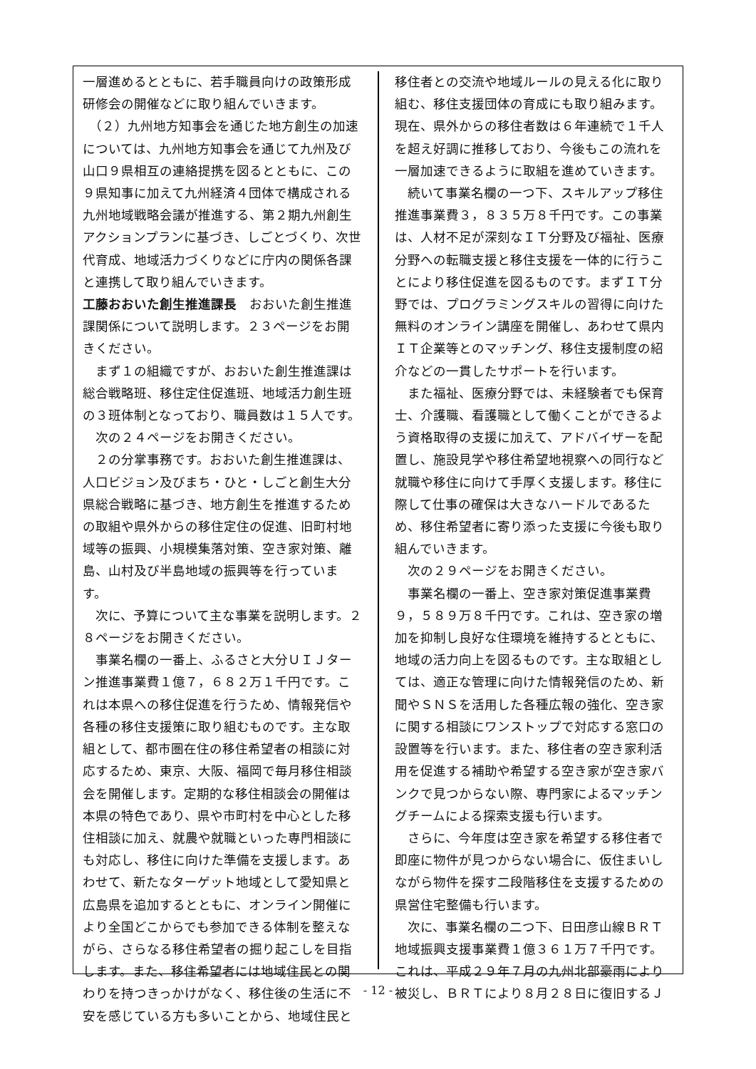一層進めるとともに、若手職員向けの政策形成研修会の開催などに取り組んでいきます。
　（２）九州地方知事会を通じた地方創生の加速については、九州地方知事会を通じて九州及び山口９県相互の連絡提携を図るとともに、この９県知事に加えて九州経済４団体で構成される九州地域戦略会議が推進する、第２期九州創生アクションプランに基づき、しごとづくり、次世代育成、地域活力づくりなどに庁内の関係各課と連携して取り組んでいきます。
工藤おおいた創生推進課長　おおいた創生推進課関係について説明します。２３ページをお開きください。
　まず１の組織ですが、おおいた創生推進課は総合戦略班、移住定住促進班、地域活力創生班の３班体制となっており、職員数は１５人です。
　次の２４ページをお開きください。
　２の分掌事務です。おおいた創生推進課は、人口ビジョン及びまち・ひと・しごと創生大分県総合戦略に基づき、地方創生を推進するための取組や県外からの移住定住の促進、旧町村地域等の振興、小規模集落対策、空き家対策、離島、山村及び半島地域の振興等を行っています。
　次に、予算について主な事業を説明します。２８ページをお開きください。
　事業名欄の一番上、ふるさと大分ＵＩＪターン推進事業費１億７，６８２万１千円です。これは本県への移住促進を行うため、情報発信や各種の移住支援策に取り組むものです。主な取組として、都市圏在住の移住希望者の相談に対応するため、東京、大阪、福岡で毎月移住相談会を開催します。定期的な移住相談会の開催は本県の特色であり、県や市町村を中心とした移住相談に加え、就農や就職といった専門相談にも対応し、移住に向けた準備を支援します。あわせて、新たなターゲット地域として愛知県と広島県を追加するとともに、オンライン開催により全国どこからでも参加できる体制を整えながら、さらなる移住希望者の掘り起こしを目指します。また、移住希望者には地域住民との関わりを持つきっかけがなく、移住後の生活に不安を感じている方も多いことから、地域住民と
移住者との交流や地域ルールの見える化に取り組む、移住支援団体の育成にも取り組みます。現在、県外からの移住者数は６年連続で１千人を超え好調に推移しており、今後もこの流れを一層加速できるように取組を進めていきます。
　続いて事業名欄の一つ下、スキルアップ移住推進事業費３，８３５万８千円です。この事業は、人材不足が深刻なＩＴ分野及び福祉、医療分野への転職支援と移住支援を一体的に行うことにより移住促進を図るものです。まずＩＴ分野では、プログラミングスキルの習得に向けた無料のオンライン講座を開催し、あわせて県内ＩＴ企業等とのマッチング、移住支援制度の紹介などの一貫したサポートを行います。
　また福祉、医療分野では、未経験者でも保育士、介護職、看護職として働くことができるよう資格取得の支援に加えて、アドバイザーを配置し、施設見学や移住希望地視察への同行など就職や移住に向けて手厚く支援します。移住に際して仕事の確保は大きなハードルであるため、移住希望者に寄り添った支援に今後も取り組んでいきます。
　次の２９ページをお開きください。
　事業名欄の一番上、空き家対策促進事業費９，５８９万８千円です。これは、空き家の増加を抑制し良好な住環境を維持するとともに、地域の活力向上を図るものです。主な取組としては、適正な管理に向けた情報発信のため、新聞やＳＮＳを活用した各種広報の強化、空き家に関する相談にワンストップで対応する窓口の設置等を行います。また、移住者の空き家利活用を促進する補助や希望する空き家が空き家バンクで見つからない際、専門家によるマッチングチームによる探索支援も行います。
　さらに、今年度は空き家を希望する移住者で即座に物件が見つからない場合に、仮住まいしながら物件を探す二段階移住を支援するための県営住宅整備も行います。
　次に、事業名欄の二つ下、日田彦山線ＢＲＴ地域振興支援事業費１億３６１万７千円です。これは、平成２９年７月の九州北部豪雨により被災し、ＢＲＴにより８月２８日に復旧するＪ
- 12 -